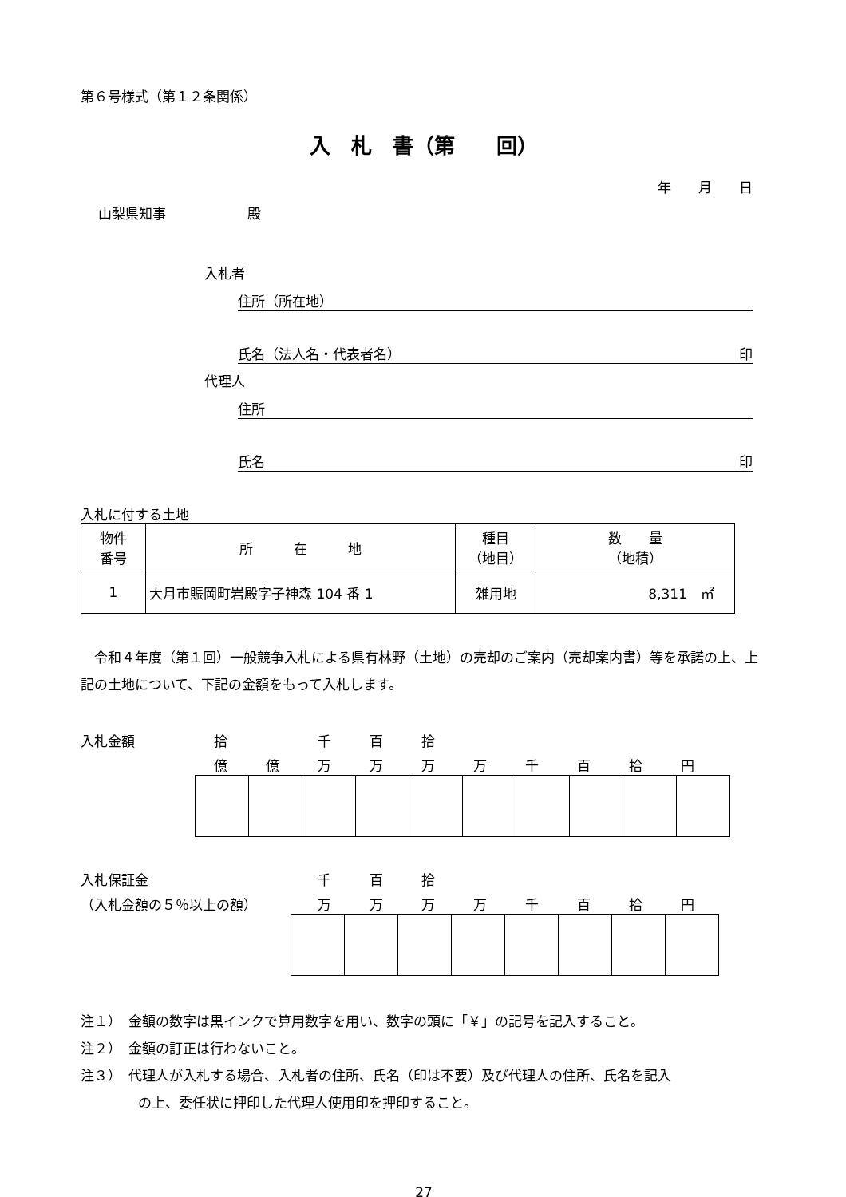第６号様式（第１２条関係）
入　札　書（第　　回）
年　　月　　日
山梨県知事　　　　　　殿
入札者
住所（所在地）
氏名（法人名・代表者名） 印
代理人
住所
氏名 印
入札に付する土地
| 物件 番号 | 所 在 地 | 種目 （地目） | 数 量 （地積） |
| --- | --- | --- | --- |
| 1 | 大月市賑岡町岩殿字子神森 104 番 1 | 雑用地 | 8,311 ㎡ |
　令和４年度（第１回）一般競争入札による県有林野（土地）の売却のご案内（売却案内書）等を承諾の上、上記の土地について、下記の金額をもって入札します。
入札金額 拾 千百拾
億億万万万万千百拾円
入札保証金
（入札金額の５％以上の額）
千百拾
万万万万千百拾円
注１）　金額の数字は黒インクで算用数字を用い、数字の頭に「￥」の記号を記入すること。
注２）　金額の訂正は行わないこと。
注３）　代理人が入札する場合、入札者の住所、氏名（印は不要）及び代理人の住所、氏名を記入
の上、委任状に押印した代理人使用印を押印すること。
27